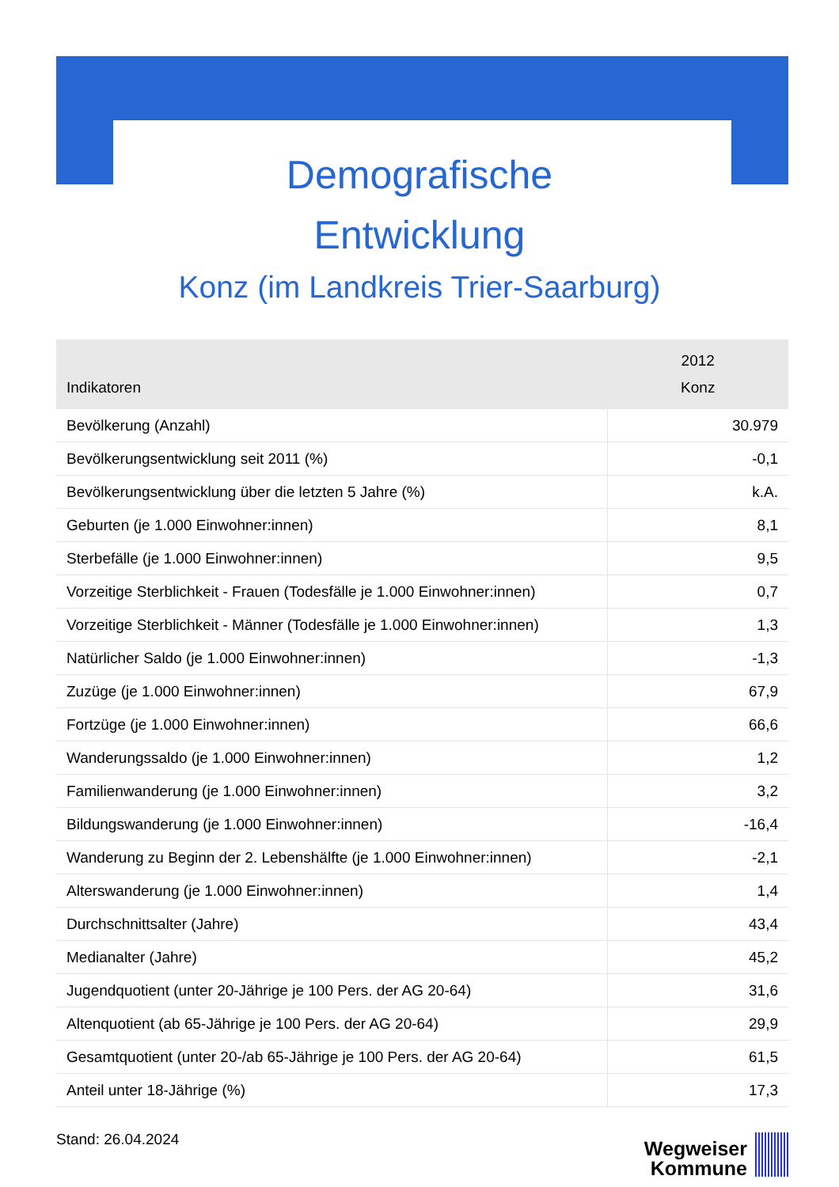Demografische
Entwicklung
Konz (im Landkreis Trier-Saarburg)
| Indikatoren | 2012 Konz |
| --- | --- |
| Bevölkerung (Anzahl) | 30.979 |
| Bevölkerungsentwicklung seit 2011 (%) | -0,1 |
| Bevölkerungsentwicklung über die letzten 5 Jahre (%) | k.A. |
| Geburten (je 1.000 Einwohner:innen) | 8,1 |
| Sterbefälle (je 1.000 Einwohner:innen) | 9,5 |
| Vorzeitige Sterblichkeit - Frauen (Todesfälle je 1.000 Einwohner:innen) | 0,7 |
| Vorzeitige Sterblichkeit - Männer (Todesfälle je 1.000 Einwohner:innen) | 1,3 |
| Natürlicher Saldo (je 1.000 Einwohner:innen) | -1,3 |
| Zuzüge (je 1.000 Einwohner:innen) | 67,9 |
| Fortzüge (je 1.000 Einwohner:innen) | 66,6 |
| Wanderungssaldo (je 1.000 Einwohner:innen) | 1,2 |
| Familienwanderung (je 1.000 Einwohner:innen) | 3,2 |
| Bildungswanderung (je 1.000 Einwohner:innen) | -16,4 |
| Wanderung zu Beginn der 2. Lebenshälfte (je 1.000 Einwohner:innen) | -2,1 |
| Alterswanderung (je 1.000 Einwohner:innen) | 1,4 |
| Durchschnittsalter (Jahre) | 43,4 |
| Medianalter (Jahre) | 45,2 |
| Jugendquotient (unter 20-Jährige je 100 Pers. der AG 20-64) | 31,6 |
| Altenquotient (ab 65-Jährige je 100 Pers. der AG 20-64) | 29,9 |
| Gesamtquotient (unter 20-/ab 65-Jährige je 100 Pers. der AG 20-64) | 61,5 |
| Anteil unter 18-Jährige (%) | 17,3 |
Stand: 26.04.2024
Wegweiser
Kommune